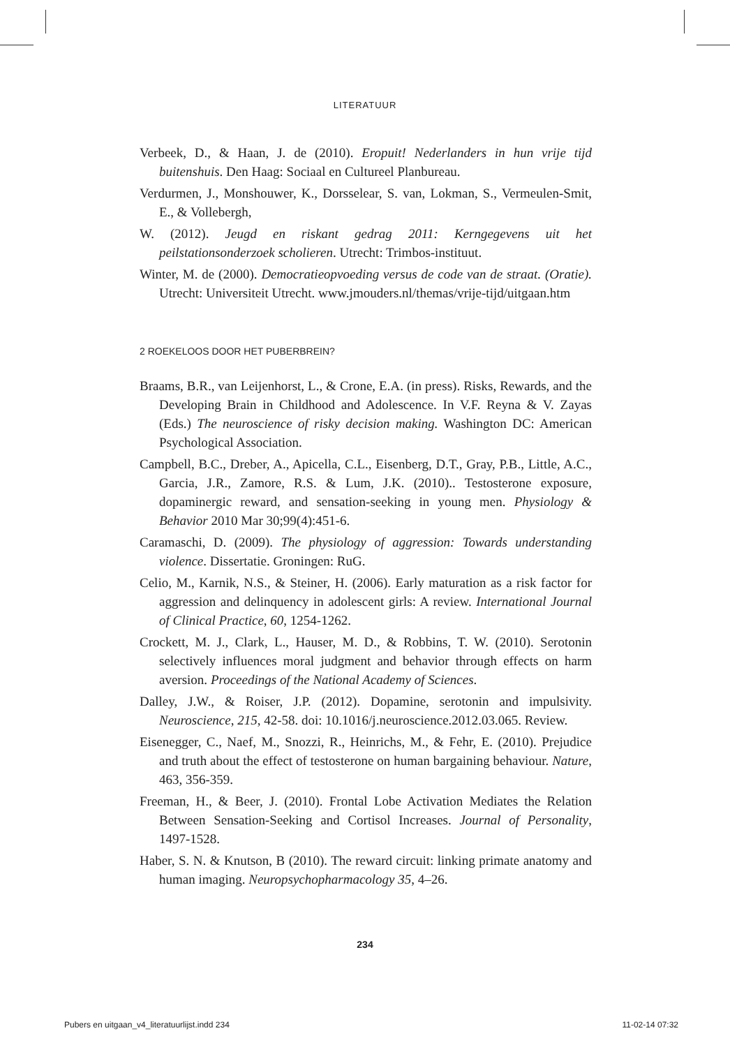LITERATUUR
Verbeek, D., & Haan, J. de (2010). Eropuit! Nederlanders in hun vrije tijd buitenshuis. Den Haag: Sociaal en Cultureel Planbureau.
Verdurmen, J., Monshouwer, K., Dorsselear, S. van, Lokman, S., Vermeulen-Smit, E., & Vollebergh,
W. (2012). Jeugd en riskant gedrag 2011: Kerngegevens uit het peilstationsonderzoek scholieren. Utrecht: Trimbos-instituut.
Winter, M. de (2000). Democratieopvoeding versus de code van de straat. (Oratie). Utrecht: Universiteit Utrecht. www.jmouders.nl/themas/vrije-tijd/uitgaan.htm
2 ROEKELOOS DOOR HET PUBERBREIN?
Braams, B.R., van Leijenhorst, L., & Crone, E.A. (in press). Risks, Rewards, and the Developing Brain in Childhood and Adolescence. In V.F. Reyna & V. Zayas (Eds.) The neuroscience of risky decision making. Washington DC: American Psychological Association.
Campbell, B.C., Dreber, A., Apicella, C.L., Eisenberg, D.T., Gray, P.B., Little, A.C., Garcia, J.R., Zamore, R.S. & Lum, J.K. (2010).. Testosterone exposure, dopaminergic reward, and sensation-seeking in young men. Physiology & Behavior 2010 Mar 30;99(4):451-6.
Caramaschi, D. (2009). The physiology of aggression: Towards understanding violence. Dissertatie. Groningen: RuG.
Celio, M., Karnik, N.S., & Steiner, H. (2006). Early maturation as a risk factor for aggression and delinquency in adolescent girls: A review. International Journal of Clinical Practice, 60, 1254-1262.
Crockett, M. J., Clark, L., Hauser, M. D., & Robbins, T. W. (2010). Serotonin selectively influences moral judgment and behavior through effects on harm aversion. Proceedings of the National Academy of Sciences.
Dalley, J.W., & Roiser, J.P. (2012). Dopamine, serotonin and impulsivity. Neuroscience, 215, 42-58. doi: 10.1016/j.neuroscience.2012.03.065. Review.
Eisenegger, C., Naef, M., Snozzi, R., Heinrichs, M., & Fehr, E. (2010). Prejudice and truth about the effect of testosterone on human bargaining behaviour. Nature, 463, 356-359.
Freeman, H., & Beer, J. (2010). Frontal Lobe Activation Mediates the Relation Between Sensation-Seeking and Cortisol Increases. Journal of Personality, 1497-1528.
Haber, S. N. & Knutson, B (2010). The reward circuit: linking primate anatomy and human imaging. Neuropsychopharmacology 35, 4–26.
234
Pubers en uitgaan_v4_literatuurlijst.indd 234 11-02-14 07:32